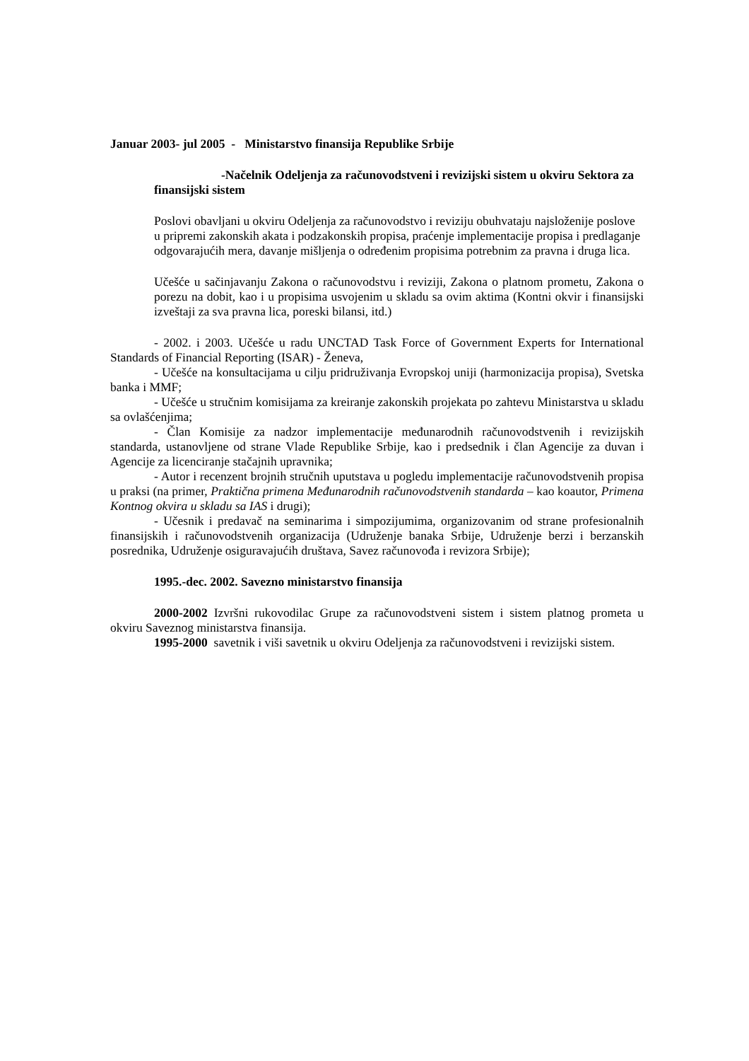Januar 2003- jul 2005 - Ministarstvo finansija Republike Srbije
-Načelnik Odeljenja za računovodstveni i revizijski sistem u okviru Sektora za finansijski sistem
Poslovi obavljani u okviru Odeljenja za računovodstvo i reviziju obuhvataju najsloženije poslove u pripremi zakonskih akata i podzakonskih propisa, praćenje implementacije propisa i predlaganje odgovarajućih mera, davanje mišljenja o određenim propisima potrebnim za pravna i druga lica.
Učešće u sačinjavanju Zakona o računovodstvu i reviziji, Zakona o platnom prometu, Zakona o porezu na dobit, kao i u propisima usvojenim u skladu sa ovim aktima (Kontni okvir i finansijski izveštaji za sva pravna lica, poreski bilansi, itd.)
- 2002. i 2003. Učešće u radu UNCTAD Task Force of Government Experts for International Standards of Financial Reporting (ISAR) - Ženeva,
- Učešće na konsultacijama u cilju pridruživanja Evropskoj uniji (harmonizacija propisa), Svetska banka i MMF;
- Učešće u stručnim komisijama za kreiranje zakonskih projekata po zahtevu Ministarstva u skladu sa ovlašćenjima;
- Član Komisije za nadzor implementacije međunarodnih računovodstvenih i revizijskih standarda, ustanovljene od strane Vlade Republike Srbije, kao i predsednik i član Agencije za duvan i Agencije za licenciranje stačajnih upravnika;
- Autor i recenzent brojnih stručnih uputstava u pogledu implementacije računovodstvenih propisa u praksi (na primer, Praktična primena Međunarodnih računovodstvenih standarda – kao koautor, Primena Kontnog okvira u skladu sa IAS i drugi);
- Učesnik i predavač na seminarima i simpozijumima, organizovanim od strane profesionalnih finansijskih i računovodstvenih organizacija (Udruženje banaka Srbije, Udruženje berzi i berzanskih posrednika, Udruženje osiguravajućih društava, Savez računovođa i revizora Srbije);
1995.-dec. 2002. Savezno ministarstvo finansija
2000-2002 Izvršni rukovodilac Grupe za računovodstveni sistem i sistem platnog prometa u okviru Saveznog ministarstva finansija.
1995-2000 savetnik i viši savetnik u okviru Odeljenja za računovodstveni i revizijski sistem.